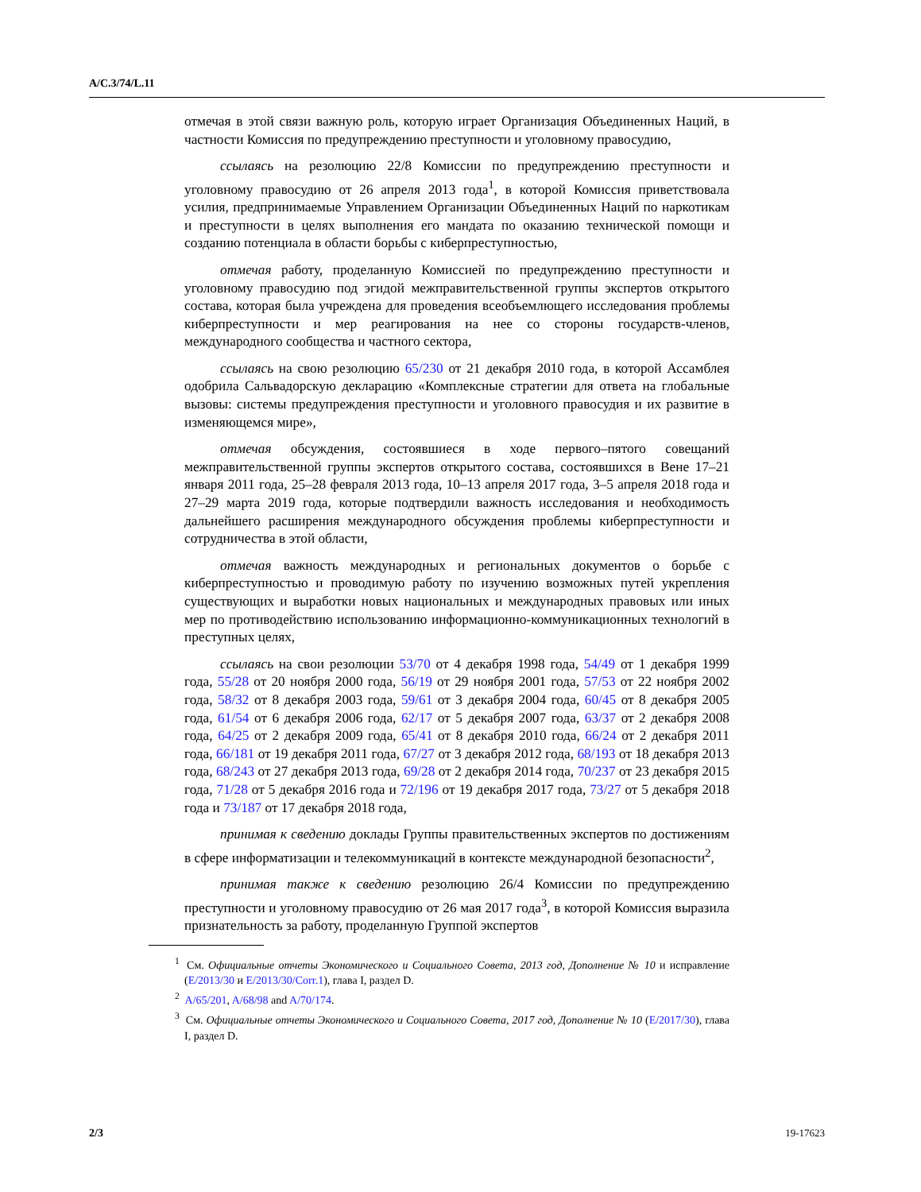A/C.3/74/L.11
отмечая в этой связи важную роль, которую играет Организация Объединенных Наций, в частности Комиссия по предупреждению преступности и уголовному правосудию,
ссылаясь на резолюцию 22/8 Комиссии по предупреждению преступности и уголовному правосудию от 26 апреля 2013 года<sup>1</sup>, в которой Комиссия приветствовала усилия, предпринимаемые Управлением Организации Объединенных Наций по наркотикам и преступности в целях выполнения его мандата по оказанию технической помощи и созданию потенциала в области борьбы с киберпреступностью,
отмечая работу, проделанную Комиссией по предупреждению преступности и уголовному правосудию под эгидой межправительственной группы экспертов открытого состава, которая была учреждена для проведения всеобъемлющего исследования проблемы киберпреступности и мер реагирования на нее со стороны государств-членов, международного сообщества и частного сектора,
ссылаясь на свою резолюцию 65/230 от 21 декабря 2010 года, в которой Ассамблея одобрила Сальвадорскую декларацию «Комплексные стратегии для ответа на глобальные вызовы: системы предупреждения преступности и уголовного правосудия и их развитие в изменяющемся мире»,
отмечая обсуждения, состоявшиеся в ходе первого–пятого совещаний межправительственной группы экспертов открытого состава, состоявшихся в Вене 17–21 января 2011 года, 25–28 февраля 2013 года, 10–13 апреля 2017 года, 3–5 апреля 2018 года и 27–29 марта 2019 года, которые подтвердили важность исследования и необходимость дальнейшего расширения международного обсуждения проблемы киберпреступности и сотрудничества в этой области,
отмечая важность международных и региональных документов о борьбе с киберпреступностью и проводимую работу по изучению возможных путей укрепления существующих и выработки новых национальных и международных правовых или иных мер по противодействию использованию информационно-коммуникационных технологий в преступных целях,
ссылаясь на свои резолюции 53/70 от 4 декабря 1998 года, 54/49 от 1 декабря 1999 года, 55/28 от 20 ноября 2000 года, 56/19 от 29 ноября 2001 года, 57/53 от 22 ноября 2002 года, 58/32 от 8 декабря 2003 года, 59/61 от 3 декабря 2004 года, 60/45 от 8 декабря 2005 года, 61/54 от 6 декабря 2006 года, 62/17 от 5 декабря 2007 года, 63/37 от 2 декабря 2008 года, 64/25 от 2 декабря 2009 года, 65/41 от 8 декабря 2010 года, 66/24 от 2 декабря 2011 года, 66/181 от 19 декабря 2011 года, 67/27 от 3 декабря 2012 года, 68/193 от 18 декабря 2013 года, 68/243 от 27 декабря 2013 года, 69/28 от 2 декабря 2014 года, 70/237 от 23 декабря 2015 года, 71/28 от 5 декабря 2016 года и 72/196 от 19 декабря 2017 года, 73/27 от 5 декабря 2018 года и 73/187 от 17 декабря 2018 года,
принимая к сведению доклады Группы правительственных экспертов по достижениям в сфере информатизации и телекоммуникаций в контексте международной безопасности<sup>2</sup>,
принимая также к сведению резолюцию 26/4 Комиссии по предупреждению преступности и уголовному правосудию от 26 мая 2017 года<sup>3</sup>, в которой Комиссия выразила признательность за работу, проделанную Группой экспертов
<sup>1</sup> См. Официальные отчеты Экономического и Социального Совета, 2013 год, Дополнение № 10 и исправление (E/2013/30 и E/2013/30/Corr.1), глава I, раздел D.
<sup>2</sup> A/65/201, A/68/98 and A/70/174.
<sup>3</sup> См. Официальные отчеты Экономического и Социального Совета, 2017 год, Дополнение № 10 (E/2017/30), глава I, раздел D.
2/3 19-17623